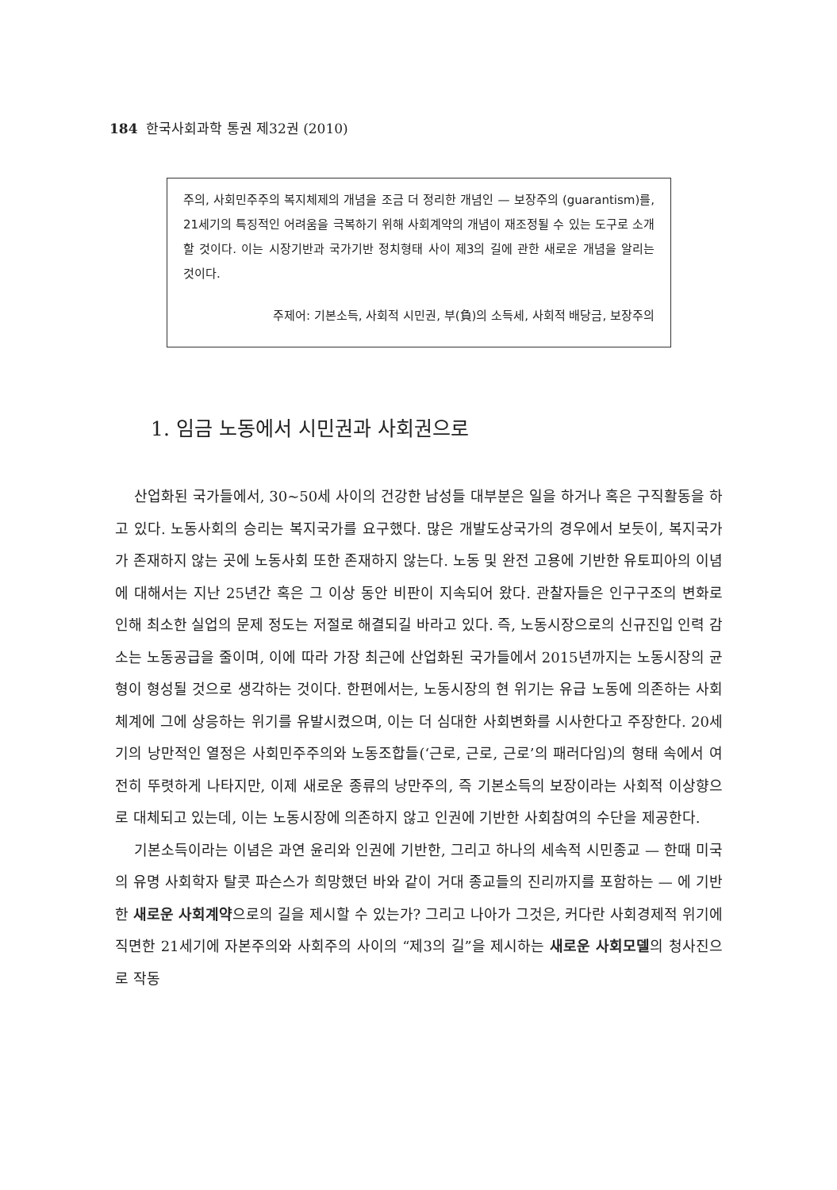184 한국사회과학 통권 제32권 (2010)
주의, 사회민주주의 복지체제의 개념을 조금 더 정리한 개념인 — 보장주의 (guarantism)를, 21세기의 특징적인 어려움을 극복하기 위해 사회계약의 개념이 재조정될 수 있는 도구로 소개할 것이다. 이는 시장기반과 국가기반 정치형태 사이 제3의 길에 관한 새로운 개념을 알리는 것이다.
주제어: 기본소득, 사회적 시민권, 부(負)의 소득세, 사회적 배당금, 보장주의
1. 임금 노동에서 시민권과 사회권으로
산업화된 국가들에서, 30~50세 사이의 건강한 남성들 대부분은 일을 하거나 혹은 구직활동을 하고 있다. 노동사회의 승리는 복지국가를 요구했다. 많은 개발도상국가의 경우에서 보듯이, 복지국가가 존재하지 않는 곳에 노동사회 또한 존재하지 않는다. 노동 및 완전 고용에 기반한 유토피아의 이념에 대해서는 지난 25년간 혹은 그 이상 동안 비판이 지속되어 왔다. 관찰자들은 인구구조의 변화로 인해 최소한 실업의 문제 정도는 저절로 해결되길 바라고 있다. 즉, 노동시장으로의 신규진입 인력 감소는 노동공급을 줄이며, 이에 따라 가장 최근에 산업화된 국가들에서 2015년까지는 노동시장의 균형이 형성될 것으로 생각하는 것이다. 한편에서는, 노동시장의 현 위기는 유급 노동에 의존하는 사회 체계에 그에 상응하는 위기를 유발시켰으며, 이는 더 심대한 사회변화를 시사한다고 주장한다. 20세기의 낭만적인 열정은 사회민주주의와 노동조합들(‘근로, 근로, 근로’의 패러다임)의 형태 속에서 여전히 뚜렷하게 나타지만, 이제 새로운 종류의 낭만주의, 즉 기본소득의 보장이라는 사회적 이상향으로 대체되고 있는데, 이는 노동시장에 의존하지 않고 인권에 기반한 사회참여의 수단을 제공한다.
기본소득이라는 이념은 과연 윤리와 인권에 기반한, 그리고 하나의 세속적 시민종교 — 한때 미국의 유명 사회학자 탈콧 파슨스가 희망했던 바와 같이 거대 종교들의 진리까지를 포함하는 — 에 기반한 새로운 사회계약으로의 길을 제시할 수 있는가? 그리고 나아가 그것은, 커다란 사회경제적 위기에 직면한 21세기에 자본주의와 사회주의 사이의 “제3의 길”을 제시하는 새로운 사회모델의 청사진으로 작동